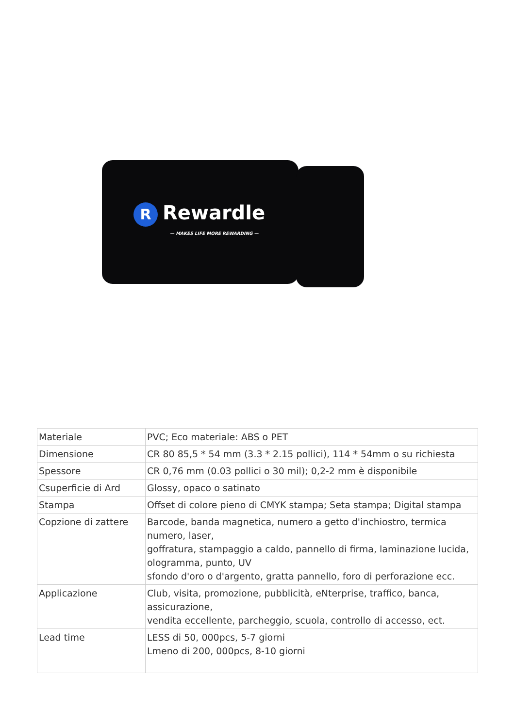R Rewardle
— MAKES LIFE MORE REWARDING —
| Materiale | PVC; Eco materiale: ABS o PET |
| Dimensione | CR 80 85,5 * 54 mm (3.3 * 2.15 pollici), 114 * 54mm o su richiesta |
| Spessore | CR 0,76 mm (0.03 pollici o 30 mil); 0,2-2 mm è disponibile |
| Csuperficie di Ard | Glossy, opaco o satinato |
| Stampa | Offset di colore pieno di CMYK stampa; Seta stampa; Digital stampa |
| Copzione di zattere | Barcode, banda magnetica, numero a getto d'inchiostro, termica numero, laser, goffratura, stampaggio a caldo, pannello di firma, laminazione lucida, ologramma, punto, UV sfondo d'oro o d'argento, gratta pannello, foro di perforazione ecc. |
| Applicazione | Club, visita, promozione, pubblicità, eNterprise, traffico, banca, assicurazione, vendita eccellente, parcheggio, scuola, controllo di accesso, ect. |
| Lead time | LESS di 50, 000pcs, 5-7 giorni Lmeno di 200, 000pcs, 8-10 giorni |